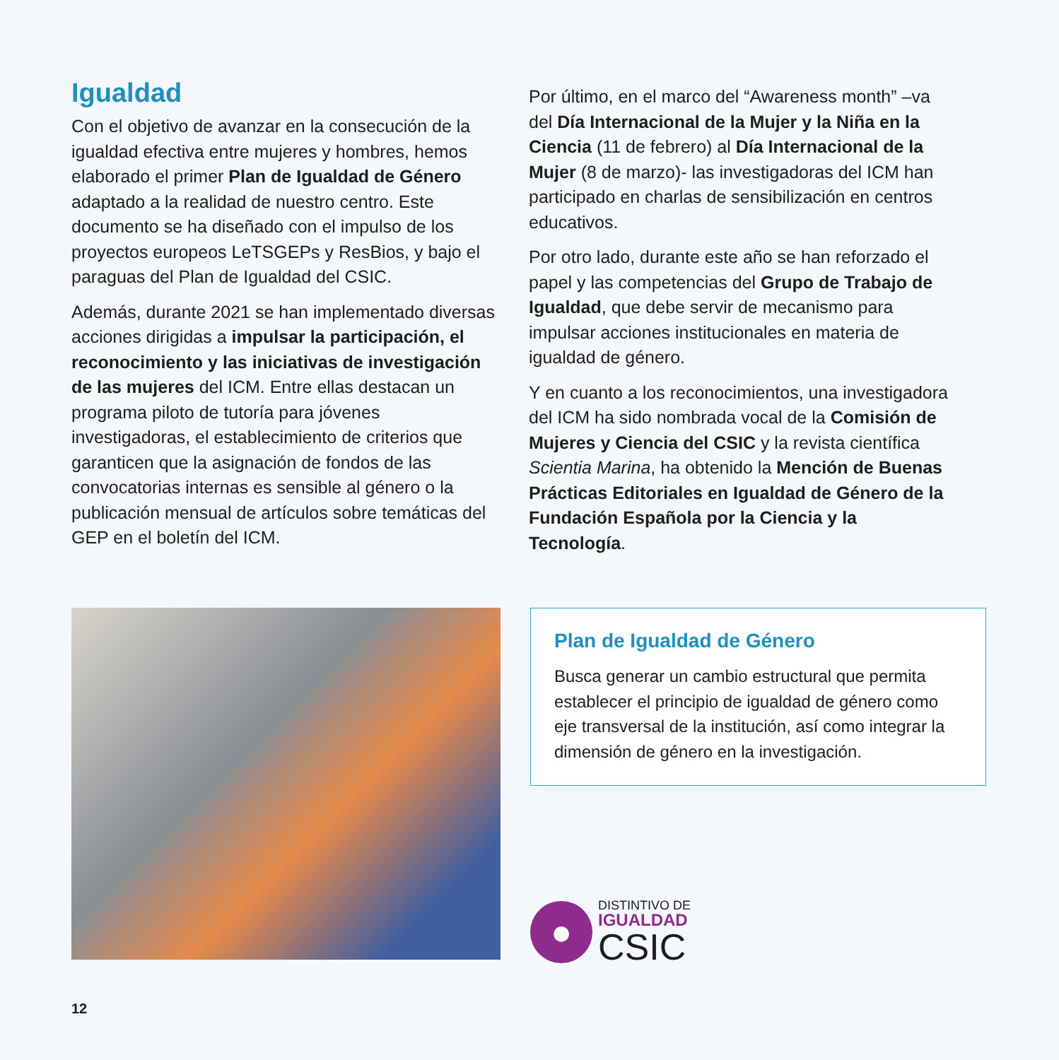Igualdad
Con el objetivo de avanzar en la consecución de la igualdad efectiva entre mujeres y hombres, hemos elaborado el primer Plan de Igualdad de Género adaptado a la realidad de nuestro centro. Este documento se ha diseñado con el impulso de los proyectos europeos LeTSGEPs y ResBios, y bajo el paraguas del Plan de Igualdad del CSIC.
Además, durante 2021 se han implementado diversas acciones dirigidas a impulsar la participación, el reconocimiento y las iniciativas de investigación de las mujeres del ICM. Entre ellas destacan un programa piloto de tutoría para jóvenes investigadoras, el establecimiento de criterios que garanticen que la asignación de fondos de las convocatorias internas es sensible al género o la publicación mensual de artículos sobre temáticas del GEP en el boletín del ICM.
Por último, en el marco del “Awareness month” –va del Día Internacional de la Mujer y la Niña en la Ciencia (11 de febrero) al Día Internacional de la Mujer (8 de marzo)- las investigadoras del ICM han participado en charlas de sensibilización en centros educativos.
Por otro lado, durante este año se han reforzado el papel y las competencias del Grupo de Trabajo de Igualdad, que debe servir de mecanismo para impulsar acciones institucionales en materia de igualdad de género.
Y en cuanto a los reconocimientos, una investigadora del ICM ha sido nombrada vocal de la Comisión de Mujeres y Ciencia del CSIC y la revista científica Scientia Marina, ha obtenido la Mención de Buenas Prácticas Editoriales en Igualdad de Género de la Fundación Española por la Ciencia y la Tecnología.
Plan de Igualdad de Género
Busca generar un cambio estructural que permita establecer el principio de igualdad de género como eje transversal de la institución, así como integrar la dimensión de género en la investigación.
●
DISTINTIVO DE
IGUALDAD
CSIC
12